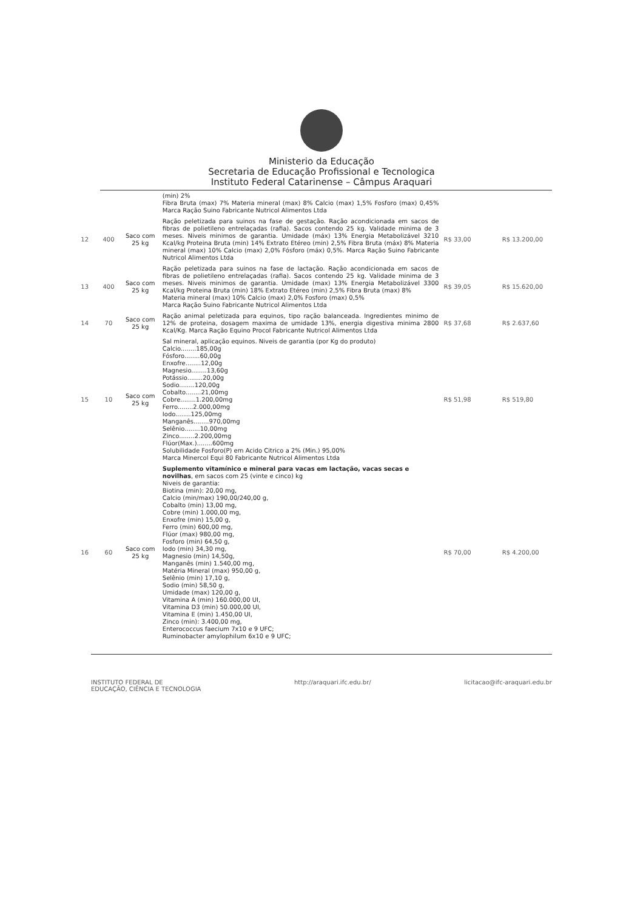Ministerio da Educação
Secretaria de Educação Profissional e Tecnologica
Instituto Federal Catarinense – Câmpus Araquari
| | | | (min) 2% Fibra Bruta (max) 7% Materia mineral (max) 8% Calcio (max) 1,5% Fosforo (max) 0,45% Marca Ração Suino Fabricante Nutricol Alimentos Ltda | | |
| 12 | 400 | Saco com 25 kg | Ração peletizada para suinos na fase de gestação. Ração acondicionada em sacos de fibras de polietileno entrelaçadas (rafia). Sacos contendo 25 kg. Validade minima de 3 meses. Niveis minimos de garantia. Umidade (máx) 13% Energia Metabolizável 3210 Kcal/kg Proteina Bruta (min) 14% Extrato Etéreo (min) 2,5% Fibra Bruta (máx) 8% Materia mineral (max) 10% Calcio (max) 2,0% Fósforo (máx) 0,5%. Marca Ração Suino Fabricante Nutricol Alimentos Ltda | R$ 33,00 | R$ 13.200,00 |
| 13 | 400 | Saco com 25 kg | Ração peletizada para suinos na fase de lactação. Ração acondicionada em sacos de fibras de polietileno entrelaçadas (rafia). Sacos contendo 25 kg. Validade minima de 3 meses. Niveis minimos de garantia. Umidade (max) 13% Energia Metabolizável 3300 Kcal/kg Proteina Bruta (min) 18% Extrato Etéreo (min) 2,5% Fibra Bruta (max) 8% Materia mineral (max) 10% Calcio (max) 2,0% Fosforo (max) 0,5% Marca Ração Suino Fabricante Nutricol Alimentos Ltda | R$ 39,05 | R$ 15.620,00 |
| 14 | 70 | Saco com 25 kg | Ração animal peletizada para equinos, tipo ração balanceada. Ingredientes minimo de 12% de proteina, dosagem maxima de umidade 13%, energia digestiva minima 2800 Kcal/Kg. Marca Ração Equino Procol Fabricante Nutricol Alimentos Ltda | R$ 37,68 | R$ 2.637,60 |
| 15 | 10 | Saco com 25 kg | Sal mineral, aplicação equinos. Niveis de garantia (por Kg do produto) Calcio........185,00g Fósforo........60,00g Enxofre........12,00g Magnesio........13,60g Potássio........20,00g Sodio........120,00g Cobalto........21,00mg Cobre........1.200,00mg Ferro........2.000,00mg Iodo........125,00mg Manganês........970,00mg Selênio........10,00mg Zinco........2.200,00mg Flúor(Max.)........600mg Solubilidade Fosforo(P) em Acido Citrico a 2% (Min.) 95,00% Marca Minercol Equi 80 Fabricante Nutricol Alimentos Ltda | R$ 51,98 | R$ 519,80 |
| 16 | 60 | Saco com 25 kg | Suplemento vitamínico e mineral para vacas em lactação, vacas secas e novilhas , em sacos com 25 (vinte e cinco) kg Niveis de garantia: Biotina (min): 20,00 mg, Calcio (min/max) 190,00/240,00 g, Cobalto (min) 13,00 mg, Cobre (min) 1.000,00 mg, Enxofre (min) 15,00 g, Ferro (min) 600,00 mg, Flúor (max) 980,00 mg, Fosforo (min) 64,50 g, Iodo (min) 34,30 mg, Magnesio (min) 14,50g, Manganês (min) 1.540,00 mg, Matéria Mineral (max) 950,00 g, Selênio (min) 17,10 g, Sodio (min) 58,50 g, Umidade (max) 120,00 g, Vitamina A (min) 160.000,00 UI, Vitamina D3 (min) 50.000,00 UI, Vitamina E (min) 1.450,00 UI, Zinco (min): 3.400,00 mg, Enterococcus faecium 7x10 e 9 UFC; Ruminobacter amylophilum 6x10 e 9 UFC; | R$ 70,00 | R$ 4.200,00 |
INSTITUTO FEDERAL DE
EDUCAÇÃO, CIÊNCIA E TECNOLOGIA http://araquari.ifc.edu.br/ licitacao@ifc-araquari.edu.br